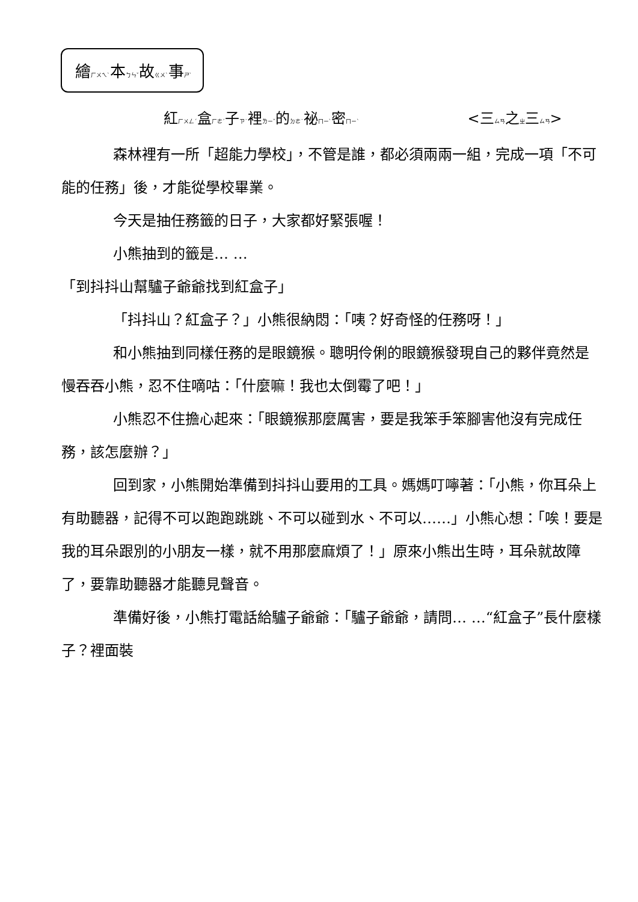繪ㄏㄨㄟˋ本ㄅㄣˇ故ㄍㄨˋ事ㄕˋ
紅ㄏㄨㄥˊ盒ㄏㄜˊ子ㄗ˙裡ㄌㄧˇ的ㄉㄜ˙祕ㄇㄧˋ密ㄇㄧˋ <三ㄙㄢ之ㄓ三ㄙㄢ>
森林裡有一所「超能力學校」，不管是誰，都必須兩兩一組，完成一項「不可能的任務」後，才能從學校畢業。
今天是抽任務籤的日子，大家都好緊張喔！
小熊抽到的籤是… …
「到抖抖山幫驢子爺爺找到紅盒子」
「抖抖山？紅盒子？」小熊很納悶：「咦？好奇怪的任務呀！」
和小熊抽到同樣任務的是眼鏡猴。聰明伶俐的眼鏡猴發現自己的夥伴竟然是慢吞吞小熊，忍不住嘀咕：「什麼嘛！我也太倒霉了吧！」
小熊忍不住擔心起來：「眼鏡猴那麼厲害，要是我笨手笨腳害他沒有完成任務，該怎麼辦？」
回到家，小熊開始準備到抖抖山要用的工具。媽媽叮嚀著：「小熊，你耳朵上有助聽器，記得不可以跑跑跳跳、不可以碰到水、不可以……」小熊心想：「唉！要是我的耳朵跟別的小朋友一樣，就不用那麼麻煩了！」原來小熊出生時，耳朵就故障了，要靠助聽器才能聽見聲音。
準備好後，小熊打電話給驢子爺爺：「驢子爺爺，請問… …“紅盒子”長什麼樣子？裡面裝